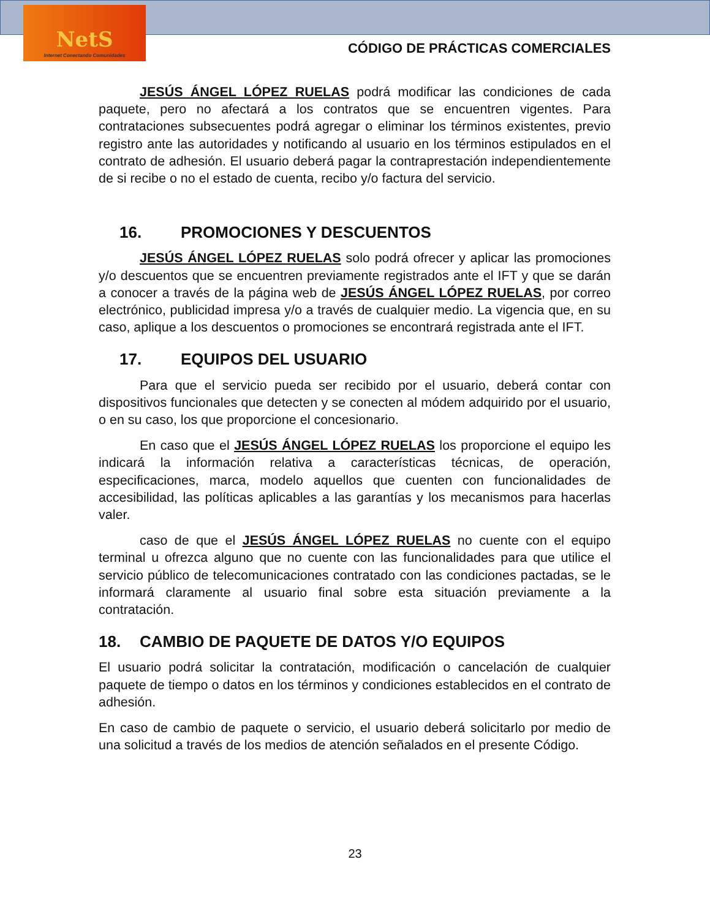NetS
Internet Conectando Comunidades
CÓDIGO DE PRÁCTICAS COMERCIALES
JESÚS ÁNGEL LÓPEZ RUELAS podrá modificar las condiciones de cada paquete, pero no afectará a los contratos que se encuentren vigentes. Para contrataciones subsecuentes podrá agregar o eliminar los términos existentes, previo registro ante las autoridades y notificando al usuario en los términos estipulados en el contrato de adhesión. El usuario deberá pagar la contraprestación independientemente de si recibe o no el estado de cuenta, recibo y/o factura del servicio.
16. PROMOCIONES Y DESCUENTOS
JESÚS ÁNGEL LÓPEZ RUELAS solo podrá ofrecer y aplicar las promociones y/o descuentos que se encuentren previamente registrados ante el IFT y que se darán a conocer a través de la página web de JESÚS ÁNGEL LÓPEZ RUELAS, por correo electrónico, publicidad impresa y/o a través de cualquier medio. La vigencia que, en su caso, aplique a los descuentos o promociones se encontrará registrada ante el IFT.
17. EQUIPOS DEL USUARIO
Para que el servicio pueda ser recibido por el usuario, deberá contar con dispositivos funcionales que detecten y se conecten al módem adquirido por el usuario, o en su caso, los que proporcione el concesionario.
En caso que el JESÚS ÁNGEL LÓPEZ RUELAS los proporcione el equipo les indicará la información relativa a características técnicas, de operación, especificaciones, marca, modelo aquellos que cuenten con funcionalidades de accesibilidad, las políticas aplicables a las garantías y los mecanismos para hacerlas valer.
caso de que el JESÚS ÁNGEL LÓPEZ RUELAS no cuente con el equipo terminal u ofrezca alguno que no cuente con las funcionalidades para que utilice el servicio público de telecomunicaciones contratado con las condiciones pactadas, se le informará claramente al usuario final sobre esta situación previamente a la contratación.
18. CAMBIO DE PAQUETE DE DATOS Y/O EQUIPOS
El usuario podrá solicitar la contratación, modificación o cancelación de cualquier paquete de tiempo o datos en los términos y condiciones establecidos en el contrato de adhesión.
En caso de cambio de paquete o servicio, el usuario deberá solicitarlo por medio de una solicitud a través de los medios de atención señalados en el presente Código.
23